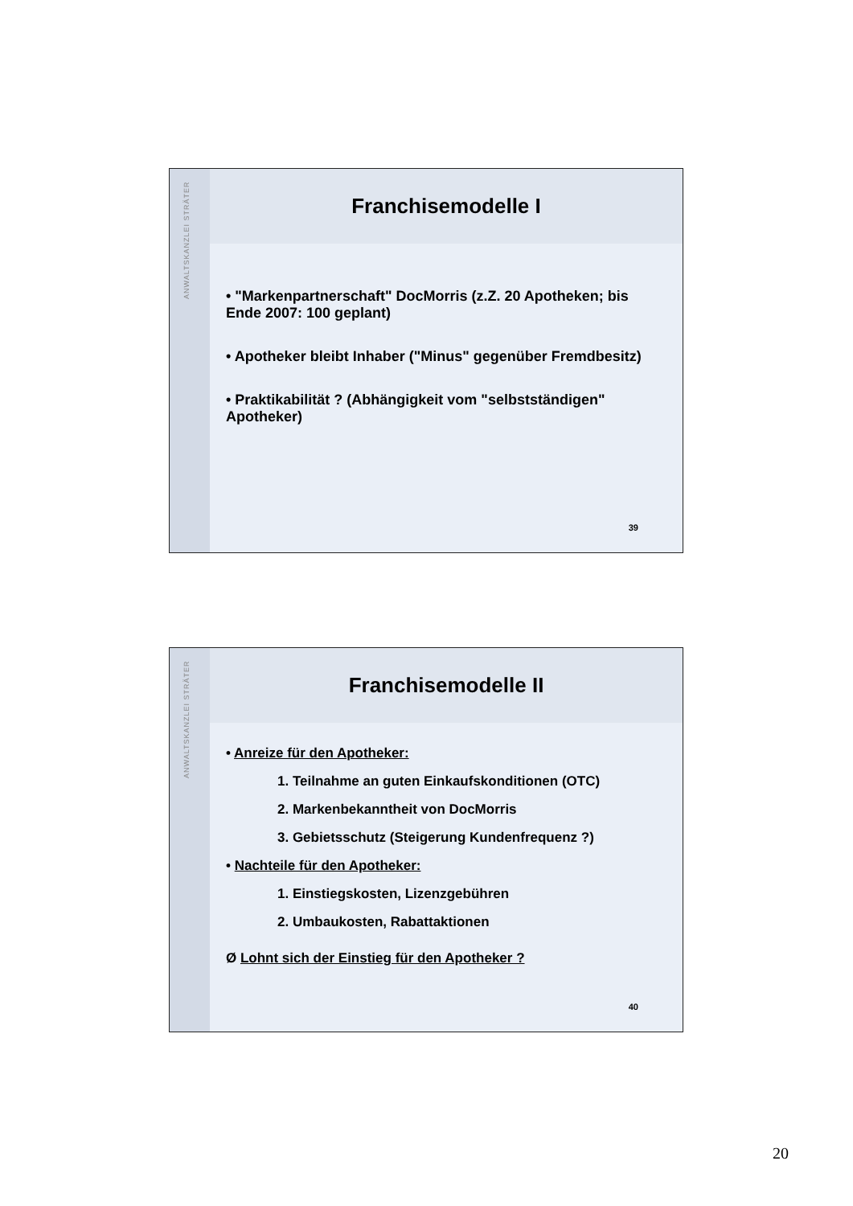ANWALTSKANZLEI STRÄTER
Franchisemodelle I
• "Markenpartnerschaft" DocMorris (z.Z. 20 Apotheken; bis Ende 2007: 100 geplant)
• Apotheker bleibt Inhaber ("Minus" gegenüber Fremdbesitz)
• Praktikabilität ? (Abhängigkeit vom "selbstständigen" Apotheker)
39
ANWALTSKANZLEI STRÄTER
Franchisemodelle II
• Anreize für den Apotheker:
1. Teilnahme an guten Einkaufskonditionen (OTC)
2. Markenbekanntheit von DocMorris
3. Gebietsschutz (Steigerung Kundenfrequenz ?)
• Nachteile für den Apotheker:
1. Einstiegskosten, Lizenzgebühren
2. Umbaukosten, Rabattaktionen
Ø Lohnt sich der Einstieg für den Apotheker ?
40
20